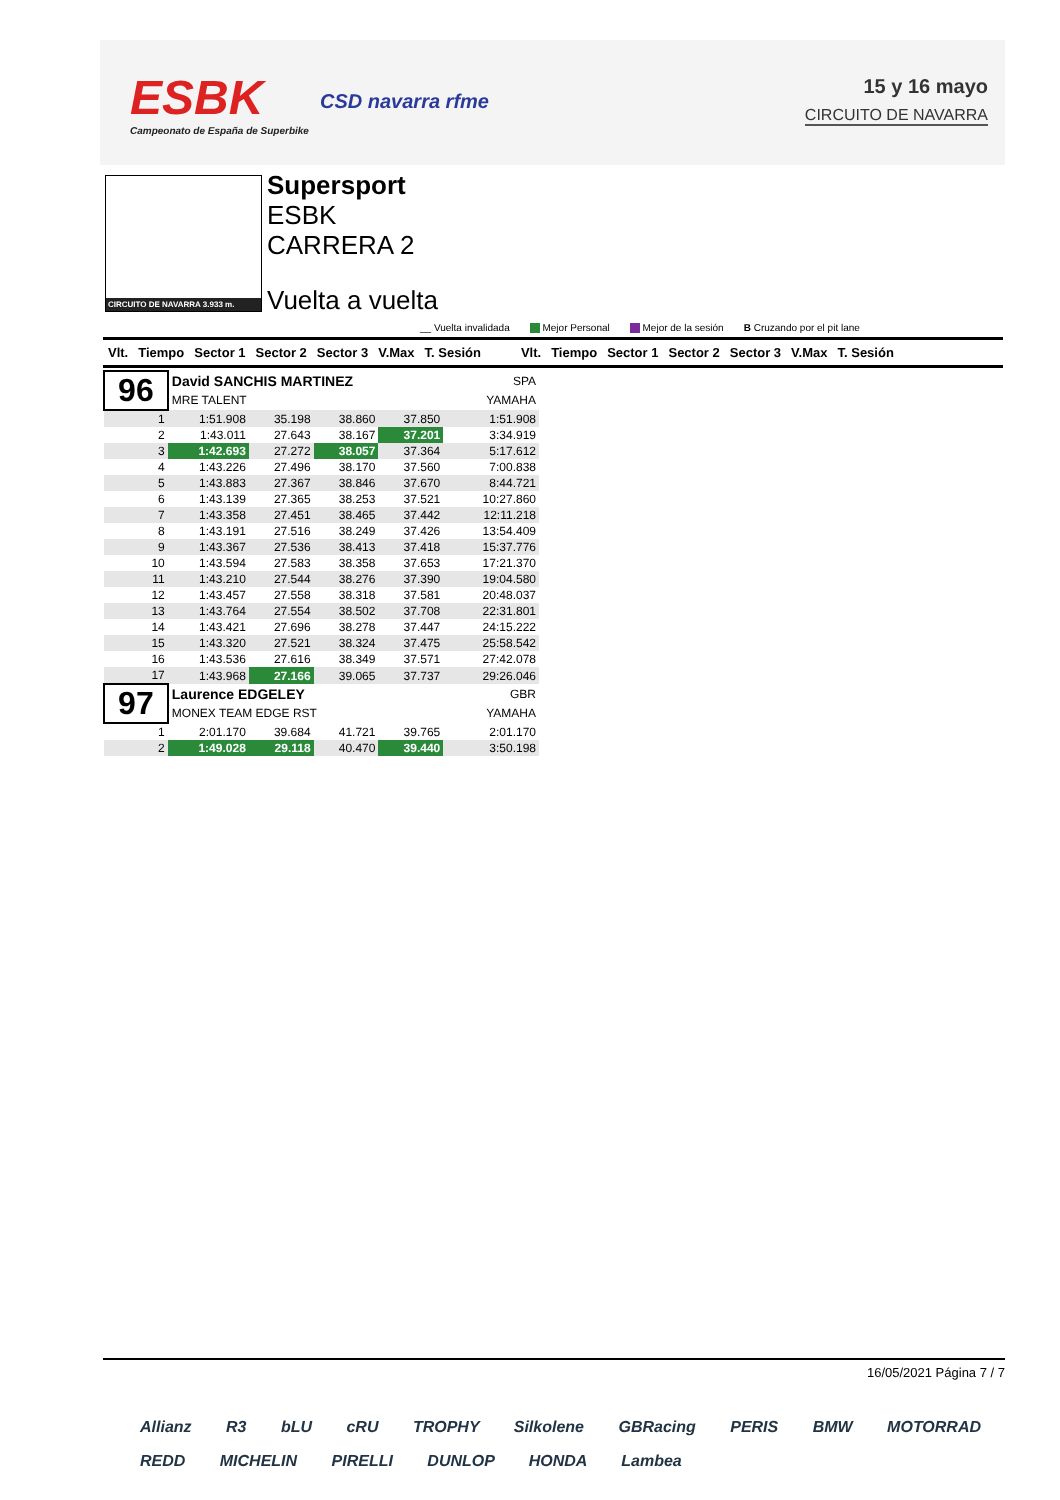ESBK
Campeonato de España de Superbike
CSD navarra rfme
15 y 16 mayo
CIRCUITO DE NAVARRA
CIRCUITO DE NAVARRA 3.933 m.
Supersport
ESBK
CARRERA 2
Vuelta a vuelta
__ Vuelta invalidada Mejor Personal Mejor de la sesión B Cruzando por el pit lane
Vlt. Tiempo Sector 1 Sector 2 Sector 3 V.Max T. Sesión Vlt. Tiempo Sector 1 Sector 2 Sector 3 V.Max T. Sesión
| 96 | David SANCHIS MARTINEZ | | | | SPA | |
| | MRE TALENT | | | | YAMAHA | |
| 1 | 1:51.908 | 35.198 | 38.860 | 37.850 | | 1:51.908 |
| 2 | 1:43.011 | 27.643 | 38.167 | 37.201 | | 3:34.919 |
| 3 | 1:42.693 | 27.272 | 38.057 | 37.364 | | 5:17.612 |
| 4 | 1:43.226 | 27.496 | 38.170 | 37.560 | | 7:00.838 |
| 5 | 1:43.883 | 27.367 | 38.846 | 37.670 | | 8:44.721 |
| 6 | 1:43.139 | 27.365 | 38.253 | 37.521 | | 10:27.860 |
| 7 | 1:43.358 | 27.451 | 38.465 | 37.442 | | 12:11.218 |
| 8 | 1:43.191 | 27.516 | 38.249 | 37.426 | | 13:54.409 |
| 9 | 1:43.367 | 27.536 | 38.413 | 37.418 | | 15:37.776 |
| 10 | 1:43.594 | 27.583 | 38.358 | 37.653 | | 17:21.370 |
| 11 | 1:43.210 | 27.544 | 38.276 | 37.390 | | 19:04.580 |
| 12 | 1:43.457 | 27.558 | 38.318 | 37.581 | | 20:48.037 |
| 13 | 1:43.764 | 27.554 | 38.502 | 37.708 | | 22:31.801 |
| 14 | 1:43.421 | 27.696 | 38.278 | 37.447 | | 24:15.222 |
| 15 | 1:43.320 | 27.521 | 38.324 | 37.475 | | 25:58.542 |
| 16 | 1:43.536 | 27.616 | 38.349 | 37.571 | | 27:42.078 |
| 17 | 1:43.968 | 27.166 | 39.065 | 37.737 | | 29:26.046 |
| 97 | Laurence EDGELEY | | | | GBR | |
| | MONEX TEAM EDGE RST | | | | YAMAHA | |
| 1 | 2:01.170 | 39.684 | 41.721 | 39.765 | | 2:01.170 |
| 2 | 1:49.028 | 29.118 | 40.470 | 39.440 | | 3:50.198 |
16/05/2021 Página 7 / 7
Allianz R3 bLU cRU TROPHY Silkolene GBRacing PERIS BMW MOTORRAD REDD MICHELIN PIRELLI DUNLOP HONDA Lambea